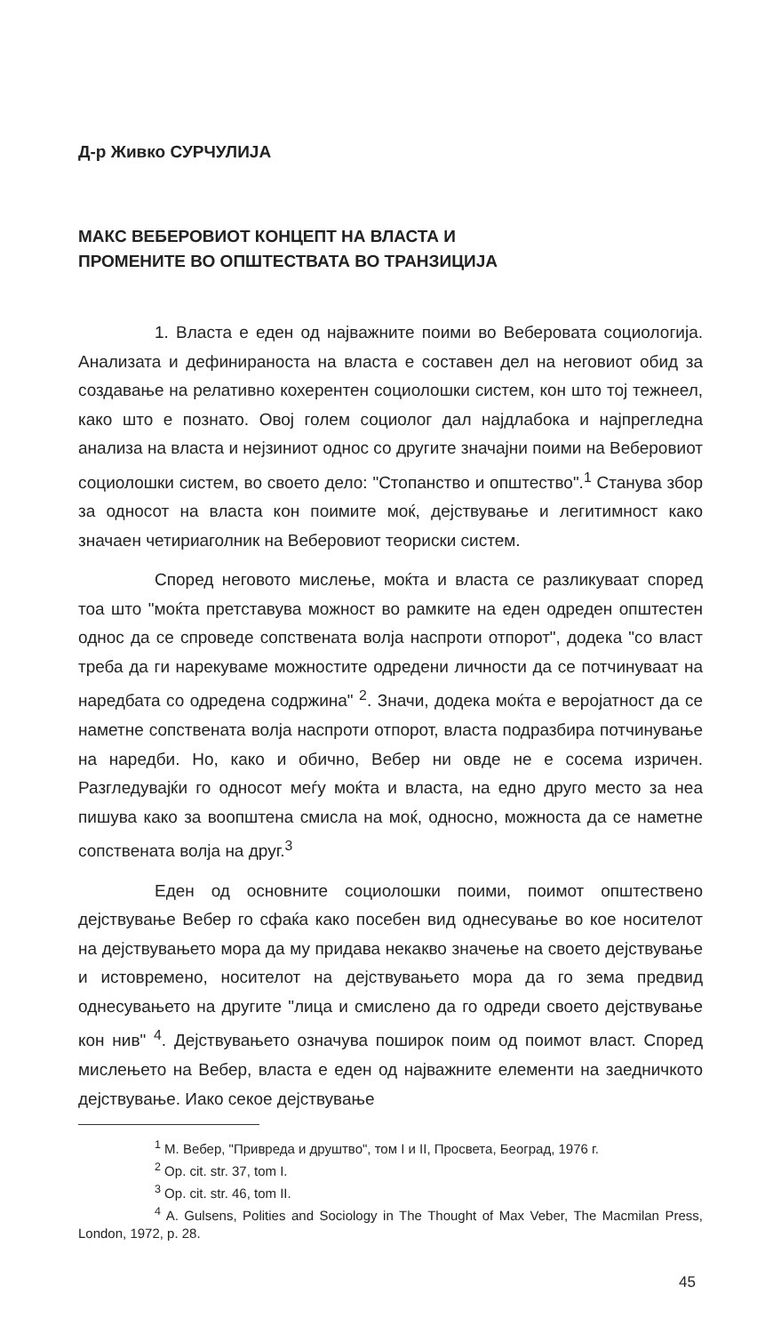Д-р Живко СУРЧУЛИЈА
МАКС ВЕБЕРОВИОТ КОНЦЕПТ НА ВЛАСТА И
ПРОМЕНИТЕ ВО ОПШТЕСТВАТА ВО ТРАНЗИЦИЈА
1. Власта е еден од најважните поими во Веберовата социологија. Анализата и дефинираноста на власта е составен дел на неговиот обид за создавање на релативно кохерентен социолошки систем, кон што тој тежнеел, како што е познато. Овој голем социолог дал најдлабока и најпрегледна анализа на власта и нејзиниот однос со другите значајни поими на Веберовиот социолошки систем, во своето дело: "Стопанство и општество".<sup>1</sup> Станува збор за односот на власта кон поимите моќ, дејствување и легитимност како значаен четириаголник на Веберовиот теориски систем.
Според неговото мислење, моќта и власта се разликуваат според тоа што "моќта претставува можност во рамките на еден одреден општестен однос да се спроведе сопствената волја наспроти отпорот", додека "со власт треба да ги нарекуваме можностите одредени личности да се потчинуваат на наредбата со одредена содржина" <sup>2</sup>. Значи, додека моќта е веројатност да се наметне сопствената волја наспроти отпорот, власта подразбира потчинување на наредби. Но, како и обично, Вебер ни овде не е сосема изричен. Разгледувајќи го односот меѓу моќта и власта, на едно друго место за неа пишува како за воопштена смисла на моќ, односно, можноста да се наметне сопствената волја на друг.<sup>3</sup>
Еден од основните социолошки поими, поимот општествено дејствување Вебер го сфаќа како посебен вид однесување во кое носителот на дејствувањето мора да му придава некакво значење на своето дејствување и истовремено, носителот на дејствувањето мора да го зема предвид однесувањето на другите "лица и смислено да го одреди своето дејствување кон нив" <sup>4</sup>. Дејствувањето означува поширок поим од поимот власт. Според мислењето на Вебер, власта е еден од најважните елементи на заедничкото дејствување. Иако секое дејствување
<sup>1</sup> М. Вебер, "Привреда и друштво", том I и II, Просвета, Београд, 1976 г.
<sup>2</sup> Op. cit. str. 37, tom I.
<sup>3</sup> Op. cit. str. 46, tom II.
<sup>4</sup> A. Gulsens, Polities and Sociology in The Thought of Max Veber, The Macmilan Press, London, 1972, p. 28.
45